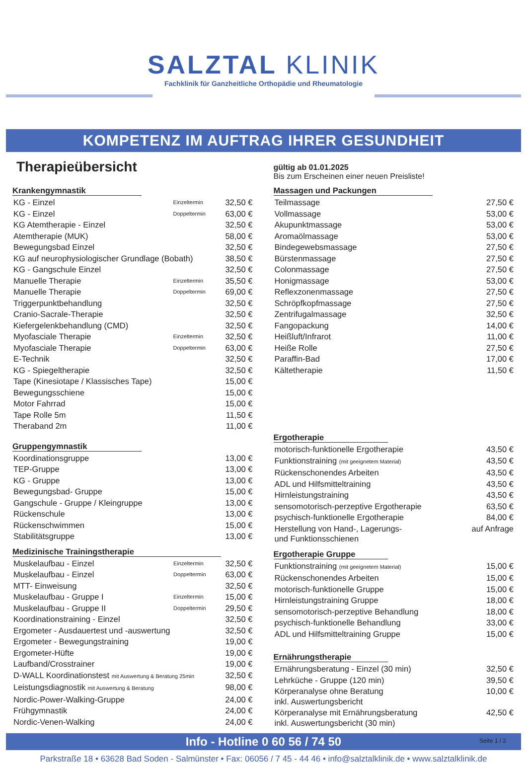SALZTAL KLINIK
Fachklinik für Ganzheitliche Orthopädie und Rheumatologie
KOMPETENZ IM AUFTRAG IHRER GESUNDHEIT
Therapieübersicht
gültig ab 01.01.2025
Bis zum Erscheinen einer neuen Preisliste!
Krankengymnastik
| KG - Einzel | Einzeltermin | 32,50 € |
| KG - Einzel | Doppeltermin | 63,00 € |
| KG Atemtherapie - Einzel | | 32,50 € |
| Atemtherapie (MUK) | | 58,00 € |
| Bewegungsbad Einzel | | 32,50 € |
| KG auf neurophysiologischer Grundlage (Bobath) | | 38,50 € |
| KG - Gangschule Einzel | | 32,50 € |
| Manuelle Therapie | Einzeltermin | 35,50 € |
| Manuelle Therapie | Doppeltermin | 69,00 € |
| Triggerpunktbehandlung | | 32,50 € |
| Cranio-Sacrale-Therapie | | 32,50 € |
| Kiefergelenkbehandlung (CMD) | | 32,50 € |
| Myofasciale Therapie | Einzeltermin | 32,50 € |
| Myofasciale Therapie | Doppeltermin | 63,00 € |
| E-Technik | | 32,50 € |
| KG - Spiegeltherapie | | 32,50 € |
| Tape (Kinesiotape / Klassisches Tape) | | 15,00 € |
| Bewegungsschiene | | 15,00 € |
| Motor Fahrrad | | 15,00 € |
| Tape Rolle 5m | | 11,50 € |
| Theraband 2m | | 11,00 € |
Gruppengymnastik
| Koordinationsgruppe | 13,00 € |
| TEP-Gruppe | 13,00 € |
| KG - Gruppe | 13,00 € |
| Bewegungsbad- Gruppe | 15,00 € |
| Gangschule - Gruppe / Kleingruppe | 13,00 € |
| Rückenschule | 13,00 € |
| Rückenschwimmen | 15,00 € |
| Stabilitätsgruppe | 13,00 € |
Medizinische Trainingstherapie
| Muskelaufbau - Einzel | Einzeltermin | 32,50 € |
| Muskelaufbau - Einzel | Doppeltermin | 63,00 € |
| MTT- Einweisung | | 32,50 € |
| Muskelaufbau - Gruppe I | Einzeltermin | 15,00 € |
| Muskelaufbau - Gruppe II | Doppeltermin | 29,50 € |
| Koordinationstraining - Einzel | | 32,50 € |
| Ergometer - Ausdauertest und -auswertung | | 32,50 € |
| Ergometer - Bewegungstraining | | 19,00 € |
| Ergometer-Hüfte | | 19,00 € |
| Laufband/Crosstrainer | | 19,00 € |
| D-WALL Koordinationstest mit Auswertung & Beratung 25min | | 32,50 € |
| Leistungsdiagnostik mit Auswertung & Beratung | | 98,00 € |
| Nordic-Power-Walking-Gruppe | | 24,00 € |
| Frühgymnastik | | 24,00 € |
| Nordic-Venen-Walking | | 24,00 € |
Massagen und Packungen
| Teilmassage | 27,50 € |
| Vollmassage | 53,00 € |
| Akupunktmassage | 53,00 € |
| Aromaölmassage | 53,00 € |
| Bindegewebsmassage | 27,50 € |
| Bürstenmassage | 27,50 € |
| Colonmassage | 27,50 € |
| Honigmassage | 53,00 € |
| Reflexzonenmassage | 27,50 € |
| Schröpfkopfmassage | 27,50 € |
| Zentrifugalmassage | 32,50 € |
| Fangopackung | 14,00 € |
| Heißluft/Infrarot | 11,00 € |
| Heiße Rolle | 27,50 € |
| Paraffin-Bad | 17,00 € |
| Kältetherapie | 11,50 € |
Ergotherapie
| motorisch-funktionelle Ergotherapie | 43,50 € |
| Funktionstraining (mit geeignetem Material) | 43,50 € |
| Rückenschonendes Arbeiten | 43,50 € |
| ADL und Hilfsmitteltraining | 43,50 € |
| Hirnleistungstraining | 43,50 € |
| sensomotorisch-perzeptive Ergotherapie | 63,50 € |
| psychisch-funktionelle Ergotherapie | 84,00 € |
| Herstellung von Hand-, Lagerungs- und Funktionsschienen | auf Anfrage |
Ergotherapie Gruppe
| Funktionstraining (mit geeignetem Material) | 15,00 € |
| Rückenschonendes Arbeiten | 15,00 € |
| motorisch-funktionelle Gruppe | 15,00 € |
| Hirnleistungstraining Gruppe | 18,00 € |
| sensomotorisch-perzeptive Behandlung | 18,00 € |
| psychisch-funktionelle Behandlung | 33,00 € |
| ADL und Hilfsmitteltraining Gruppe | 15,00 € |
Ernährungstherapie
| Ernährungsberatung - Einzel (30 min) | 32,50 € |
| Lehrküche - Gruppe (120 min) | 39,50 € |
| Körperanalyse ohne Beratung inkl. Auswertungsbericht | 10,00 € |
| Körperanalyse mit Ernährungsberatung inkl. Auswertungsbericht (30 min) | 42,50 € |
Info - Hotline 0 60 56 / 74 50 Seite 1 / 2
Parkstraße 18 • 63628 Bad Soden - Salmünster • Fax: 06056 / 7 45 - 44 46 • info@salztalklinik.de • www.salztalklinik.de